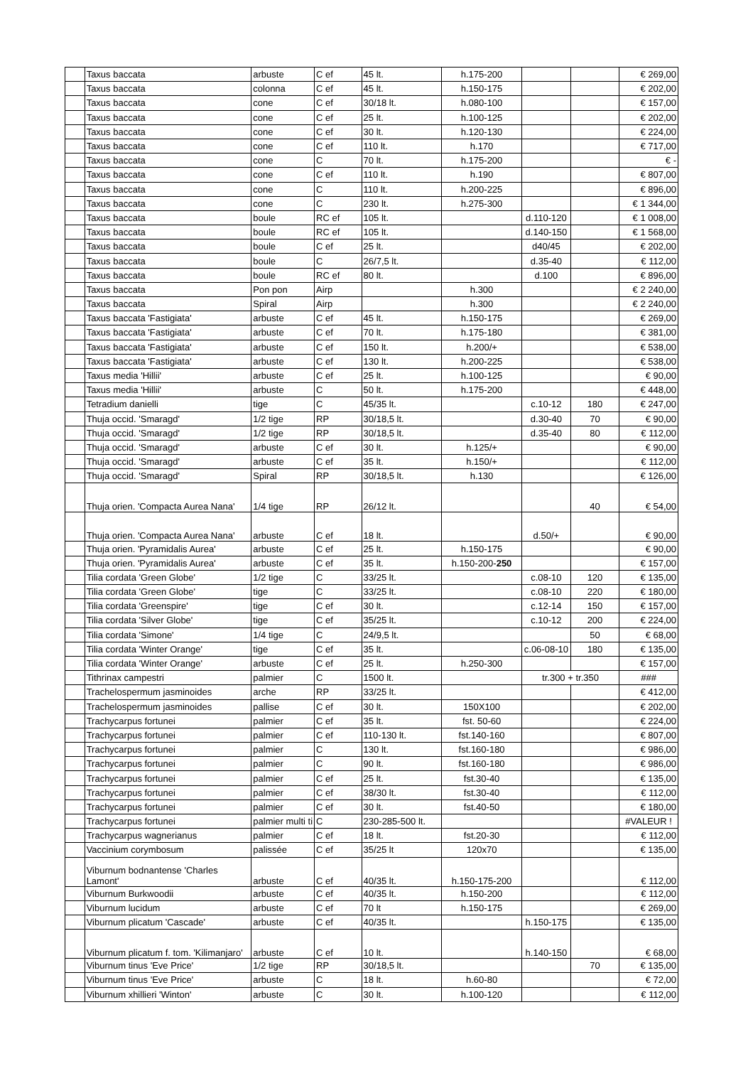| | Taxus baccata | arbuste | C ef | 45 lt. | h.175-200 | | | € 269,00 |
| | Taxus baccata | colonna | C ef | 45 lt. | h.150-175 | | | € 202,00 |
| | Taxus baccata | cone | C ef | 30/18 lt. | h.080-100 | | | € 157,00 |
| | Taxus baccata | cone | C ef | 25 lt. | h.100-125 | | | € 202,00 |
| | Taxus baccata | cone | C ef | 30 lt. | h.120-130 | | | € 224,00 |
| | Taxus baccata | cone | C ef | 110 lt. | h.170 | | | € 717,00 |
| | Taxus baccata | cone | C | 70 lt. | h.175-200 | | | € - |
| | Taxus baccata | cone | C ef | 110 lt. | h.190 | | | € 807,00 |
| | Taxus baccata | cone | C | 110 lt. | h.200-225 | | | € 896,00 |
| | Taxus baccata | cone | C | 230 lt. | h.275-300 | | | € 1 344,00 |
| | Taxus baccata | boule | RC ef | 105 lt. | | d.110-120 | | € 1 008,00 |
| | Taxus baccata | boule | RC ef | 105 lt. | | d.140-150 | | € 1 568,00 |
| | Taxus baccata | boule | C ef | 25 lt. | | d40/45 | | € 202,00 |
| | Taxus baccata | boule | C | 26/7,5 lt. | | d.35-40 | | € 112,00 |
| | Taxus baccata | boule | RC ef | 80 lt. | | d.100 | | € 896,00 |
| | Taxus baccata | Pon pon | Airp | | h.300 | | | € 2 240,00 |
| | Taxus baccata | Spiral | Airp | | h.300 | | | € 2 240,00 |
| | Taxus baccata 'Fastigiata' | arbuste | C ef | 45 lt. | h.150-175 | | | € 269,00 |
| | Taxus baccata 'Fastigiata' | arbuste | C ef | 70 lt. | h.175-180 | | | € 381,00 |
| | Taxus baccata 'Fastigiata' | arbuste | C ef | 150 lt. | h.200/+ | | | € 538,00 |
| | Taxus baccata 'Fastigiata' | arbuste | C ef | 130 lt. | h.200-225 | | | € 538,00 |
| | Taxus media 'Hillii' | arbuste | C ef | 25 lt. | h.100-125 | | | € 90,00 |
| | Taxus media 'Hillii' | arbuste | C | 50 lt. | h.175-200 | | | € 448,00 |
| | Tetradium danielli | tige | C | 45/35 lt. | | c.10-12 | 180 | € 247,00 |
| | Thuja occid. 'Smaragd' | 1/2 tige | RP | 30/18,5 lt. | | d.30-40 | 70 | € 90,00 |
| | Thuja occid. 'Smaragd' | 1/2 tige | RP | 30/18,5 lt. | | d.35-40 | 80 | € 112,00 |
| | Thuja occid. 'Smaragd' | arbuste | C ef | 30 lt. | h.125/+ | | | € 90,00 |
| | Thuja occid. 'Smaragd' | arbuste | C ef | 35 lt. | h.150/+ | | | € 112,00 |
| | Thuja occid. 'Smaragd' | Spiral | RP | 30/18,5 lt. | h.130 | | | € 126,00 |
| | Thuja orien. 'Compacta Aurea Nana' | 1/4 tige | RP | 26/12 lt. | | | 40 | € 54,00 |
| | Thuja orien. 'Compacta Aurea Nana' | arbuste | C ef | 18 lt. | | d.50/+ | | € 90,00 |
| | Thuja orien. 'Pyramidalis Aurea' | arbuste | C ef | 25 lt. | h.150-175 | | | € 90,00 |
| | Thuja orien. 'Pyramidalis Aurea' | arbuste | C ef | 35 lt. | h.150-200- 250 | | | € 157,00 |
| | Tilia cordata 'Green Globe' | 1/2 tige | C | 33/25 lt. | | c.08-10 | 120 | € 135,00 |
| | Tilia cordata 'Green Globe' | tige | C | 33/25 lt. | | c.08-10 | 220 | € 180,00 |
| | Tilia cordata 'Greenspire' | tige | C ef | 30 lt. | | c.12-14 | 150 | € 157,00 |
| | Tilia cordata 'Silver Globe' | tige | C ef | 35/25 lt. | | c.10-12 | 200 | € 224,00 |
| | Tilia cordata 'Simone' | 1/4 tige | C | 24/9,5 lt. | | | 50 | € 68,00 |
| | Tilia cordata 'Winter Orange' | tige | C ef | 35 lt. | | c.06-08-10 | 180 | € 135,00 |
| | Tilia cordata 'Winter Orange' | arbuste | C ef | 25 lt. | h.250-300 | | | € 157,00 |
| | Tithrinax campestri | palmier | C | 1500 lt. | | tr.300 + tr.350 | | ### |
| | Trachelospermum jasminoides | arche | RP | 33/25 lt. | | | | € 412,00 |
| | Trachelospermum jasminoides | pallise | C ef | 30 lt. | 150X100 | | | € 202,00 |
| | Trachycarpus fortunei | palmier | C ef | 35 lt. | fst. 50-60 | | | € 224,00 |
| | Trachycarpus fortunei | palmier | C ef | 110-130 lt. | fst.140-160 | | | € 807,00 |
| | Trachycarpus fortunei | palmier | C | 130 lt. | fst.160-180 | | | € 986,00 |
| | Trachycarpus fortunei | palmier | C | 90 lt. | fst.160-180 | | | € 986,00 |
| | Trachycarpus fortunei | palmier | C ef | 25 lt. | fst.30-40 | | | € 135,00 |
| | Trachycarpus fortunei | palmier | C ef | 38/30 lt. | fst.30-40 | | | € 112,00 |
| | Trachycarpus fortunei | palmier | C ef | 30 lt. | fst.40-50 | | | € 180,00 |
| | Trachycarpus fortunei | palmier multi ti | C | 230-285-500 lt. | | | | #VALEUR ! |
| | Trachycarpus wagnerianus | palmier | C ef | 18 lt. | fst.20-30 | | | € 112,00 |
| | Vaccinium corymbosum | palissée | C ef | 35/25 lt | 120x70 | | | € 135,00 |
| | Viburnum bodnantense 'Charles Lamont' | arbuste | C ef | 40/35 lt. | h.150-175-200 | | | € 112,00 |
| | Viburnum Burkwoodii | arbuste | C ef | 40/35 lt. | h.150-200 | | | € 112,00 |
| | Viburnum lucidum | arbuste | C ef | 70 lt | h.150-175 | | | € 269,00 |
| | Viburnum plicatum 'Cascade' | arbuste | C ef | 40/35 lt. | | h.150-175 | | € 135,00 |
| | Viburnum plicatum f. tom. 'Kilimanjaro' | arbuste | C ef | 10 lt. | | h.140-150 | | € 68,00 |
| | Viburnum tinus 'Eve Price' | 1/2 tige | RP | 30/18,5 lt. | | | 70 | € 135,00 |
| | Viburnum tinus 'Eve Price' | arbuste | C | 18 lt. | h.60-80 | | | € 72,00 |
| | Viburnum xhillieri 'Winton' | arbuste | C | 30 lt. | h.100-120 | | | € 112,00 |